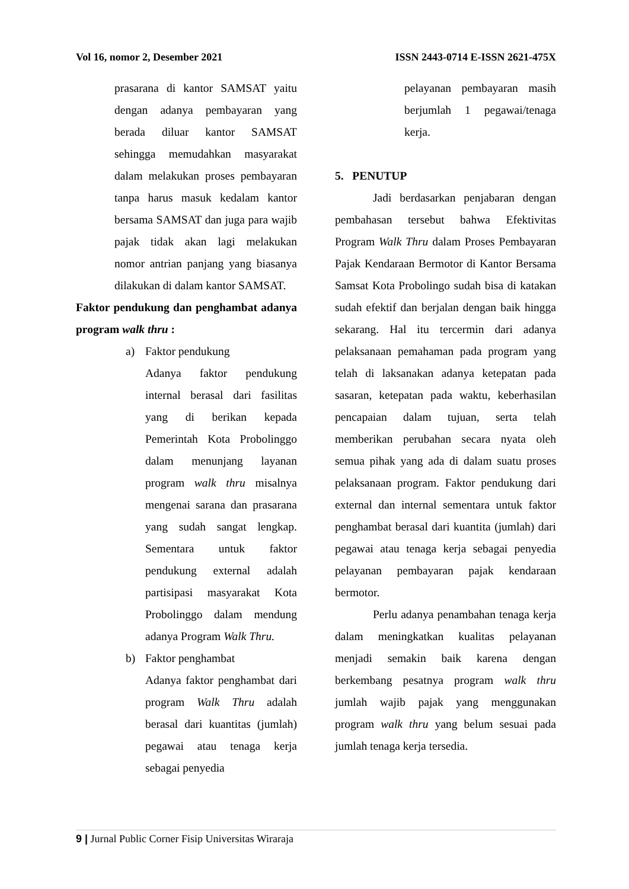Vol 16, nomor 2, Desember 2021 ISSN 2443-0714 E-ISSN 2621-475X
prasarana di kantor SAMSAT yaitu dengan adanya pembayaran yang berada diluar kantor SAMSAT sehingga memudahkan masyarakat dalam melakukan proses pembayaran tanpa harus masuk kedalam kantor bersama SAMSAT dan juga para wajib pajak tidak akan lagi melakukan nomor antrian panjang yang biasanya dilakukan di dalam kantor SAMSAT.
Faktor pendukung dan penghambat adanya program walk thru :
a) Faktor pendukung
Adanya faktor pendukung internal berasal dari fasilitas yang di berikan kepada Pemerintah Kota Probolinggo dalam menunjang layanan program walk thru misalnya mengenai sarana dan prasarana yang sudah sangat lengkap. Sementara untuk faktor pendukung external adalah partisipasi masyarakat Kota Probolinggo dalam mendung adanya Program Walk Thru.
b) Faktor penghambat
Adanya faktor penghambat dari program Walk Thru adalah berasal dari kuantitas (jumlah) pegawai atau tenaga kerja sebagai penyedia
pelayanan pembayaran masih berjumlah 1 pegawai/tenaga kerja.
5. PENUTUP
Jadi berdasarkan penjabaran dengan pembahasan tersebut bahwa Efektivitas Program Walk Thru dalam Proses Pembayaran Pajak Kendaraan Bermotor di Kantor Bersama Samsat Kota Probolingo sudah bisa di katakan sudah efektif dan berjalan dengan baik hingga sekarang. Hal itu tercermin dari adanya pelaksanaan pemahaman pada program yang telah di laksanakan adanya ketepatan pada sasaran, ketepatan pada waktu, keberhasilan pencapaian dalam tujuan, serta telah memberikan perubahan secara nyata oleh semua pihak yang ada di dalam suatu proses pelaksanaan program. Faktor pendukung dari external dan internal sementara untuk faktor penghambat berasal dari kuantita (jumlah) dari pegawai atau tenaga kerja sebagai penyedia pelayanan pembayaran pajak kendaraan bermotor.
Perlu adanya penambahan tenaga kerja dalam meningkatkan kualitas pelayanan menjadi semakin baik karena dengan berkembang pesatnya program walk thru jumlah wajib pajak yang menggunakan program walk thru yang belum sesuai pada jumlah tenaga kerja tersedia.
9 | Jurnal Public Corner Fisip Universitas Wiraraja